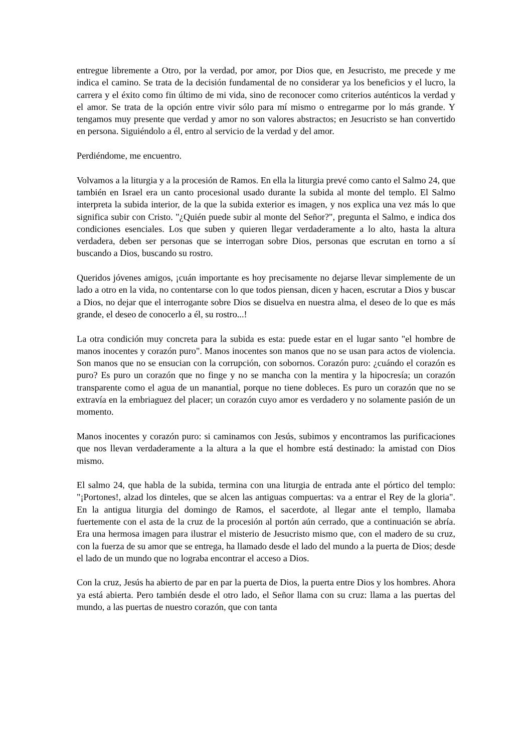entregue libremente a Otro, por la verdad, por amor, por Dios que, en Jesucristo, me precede y me indica el camino. Se trata de la decisión fundamental de no considerar ya los beneficios y el lucro, la carrera y el éxito como fin último de mi vida, sino de reconocer como criterios auténticos la verdad y el amor. Se trata de la opción entre vivir sólo para mí mismo o entregarme por lo más grande. Y tengamos muy presente que verdad y amor no son valores abstractos; en Jesucristo se han convertido en persona. Siguiéndolo a él, entro al servicio de la verdad y del amor.
Perdiéndome, me encuentro.
Volvamos a la liturgia y a la procesión de Ramos. En ella la liturgia prevé como canto el Salmo 24, que también en Israel era un canto procesional usado durante la subida al monte del templo. El Salmo interpreta la subida interior, de la que la subida exterior es imagen, y nos explica una vez más lo que significa subir con Cristo. "¿Quién puede subir al monte del Señor?", pregunta el Salmo, e indica dos condiciones esenciales. Los que suben y quieren llegar verdaderamente a lo alto, hasta la altura verdadera, deben ser personas que se interrogan sobre Dios, personas que escrutan en torno a sí buscando a Dios, buscando su rostro.
Queridos jóvenes amigos, ¡cuán importante es hoy precisamente no dejarse llevar simplemente de un lado a otro en la vida, no contentarse con lo que todos piensan, dicen y hacen, escrutar a Dios y buscar a Dios, no dejar que el interrogante sobre Dios se disuelva en nuestra alma, el deseo de lo que es más grande, el deseo de conocerlo a él, su rostro...!
La otra condición muy concreta para la subida es esta: puede estar en el lugar santo "el hombre de manos inocentes y corazón puro". Manos inocentes son manos que no se usan para actos de violencia. Son manos que no se ensucian con la corrupción, con sobornos. Corazón puro: ¿cuándo el corazón es puro? Es puro un corazón que no finge y no se mancha con la mentira y la hipocresía; un corazón transparente como el agua de un manantial, porque no tiene dobleces. Es puro un corazón que no se extravía en la embriaguez del placer; un corazón cuyo amor es verdadero y no solamente pasión de un momento.
Manos inocentes y corazón puro: si caminamos con Jesús, subimos y encontramos las purificaciones que nos llevan verdaderamente a la altura a la que el hombre está destinado: la amistad con Dios mismo.
El salmo 24, que habla de la subida, termina con una liturgia de entrada ante el pórtico del templo: "¡Portones!, alzad los dinteles, que se alcen las antiguas compuertas: va a entrar el Rey de la gloria". En la antigua liturgia del domingo de Ramos, el sacerdote, al llegar ante el templo, llamaba fuertemente con el asta de la cruz de la procesión al portón aún cerrado, que a continuación se abría. Era una hermosa imagen para ilustrar el misterio de Jesucristo mismo que, con el madero de su cruz, con la fuerza de su amor que se entrega, ha llamado desde el lado del mundo a la puerta de Dios; desde el lado de un mundo que no lograba encontrar el acceso a Dios.
Con la cruz, Jesús ha abierto de par en par la puerta de Dios, la puerta entre Dios y los hombres. Ahora ya está abierta. Pero también desde el otro lado, el Señor llama con su cruz: llama a las puertas del mundo, a las puertas de nuestro corazón, que con tanta